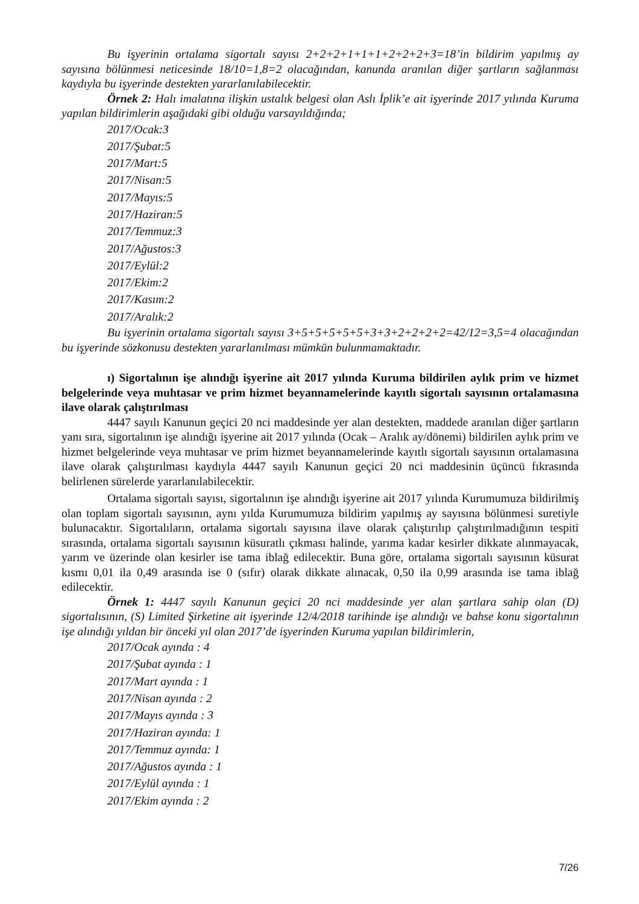Bu işyerinin ortalama sigortalı sayısı 2+2+2+1+1+1+2+2+2+3=18’in bildirim yapılmış ay sayısına bölünmesi neticesinde 18/10=1,8=2 olacağından, kanunda aranılan diğer şartların sağlanması kaydıyla bu işyerinde destekten yararlanılabilecektir.
Örnek 2: Halı imalatına ilişkin ustalık belgesi olan Aslı İplik’e ait işyerinde 2017 yılında Kuruma yapılan bildirimlerin aşağıdaki gibi olduğu varsayıldığında;
2017/Ocak:3
2017/Şubat:5
2017/Mart:5
2017/Nisan:5
2017/Mayıs:5
2017/Haziran:5
2017/Temmuz:3
2017/Ağustos:3
2017/Eylül:2
2017/Ekim:2
2017/Kasım:2
2017/Aralık:2
Bu işyerinin ortalama sigortalı sayısı 3+5+5+5+5+5+3+3+2+2+2+2=42/12=3,5=4 olacağından bu işyerinde sözkonusu destekten yararlanılması mümkün bulunmamaktadır.
ı) Sigortalının işe alındığı işyerine ait 2017 yılında Kuruma bildirilen aylık prim ve hizmet belgelerinde veya muhtasar ve prim hizmet beyannamelerinde kayıtlı sigortalı sayısının ortalamasına ilave olarak çalıştırılması
4447 sayılı Kanunun geçici 20 nci maddesinde yer alan destekten, maddede aranılan diğer şartların yanı sıra, sigortalının işe alındığı işyerine ait 2017 yılında (Ocak – Aralık ay/dönemi) bildirilen aylık prim ve hizmet belgelerinde veya muhtasar ve prim hizmet beyannamelerinde kayıtlı sigortalı sayısının ortalamasına ilave olarak çalıştırılması kaydıyla 4447 sayılı Kanunun geçici 20 nci maddesinin üçüncü fıkrasında belirlenen sürelerde yararlanılabilecektir.
Ortalama sigortalı sayısı, sigortalının işe alındığı işyerine ait 2017 yılında Kurumumuza bildirilmiş olan toplam sigortalı sayısının, aynı yılda Kurumumuza bildirim yapılmış ay sayısına bölünmesi suretiyle bulunacaktır. Sigortalıların, ortalama sigortalı sayısına ilave olarak çalıştırılıp çalıştırılmadığının tespiti sırasında, ortalama sigortalı sayısının küsuratlı çıkması halinde, yarıma kadar kesirler dikkate alınmayacak, yarım ve üzerinde olan kesirler ise tama iblağ edilecektir. Buna göre, ortalama sigortalı sayısının küsurat kısmı 0,01 ila 0,49 arasında ise 0 (sıfır) olarak dikkate alınacak, 0,50 ila 0,99 arasında ise tama iblağ edilecektir.
Örnek 1: 4447 sayılı Kanunun geçici 20 nci maddesinde yer alan şartlara sahip olan (D) sigortalısının, (S) Limited Şirketine ait işyerinde 12/4/2018 tarihinde işe alındığı ve bahse konu sigortalının işe alındığı yıldan bir önceki yıl olan 2017’de işyerinden Kuruma yapılan bildirimlerin,
2017/Ocak ayında : 4
2017/Şubat ayında : 1
2017/Mart ayında : 1
2017/Nisan ayında : 2
2017/Mayıs ayında : 3
2017/Haziran ayında: 1
2017/Temmuz ayında: 1
2017/Ağustos ayında : 1
2017/Eylül ayında : 1
2017/Ekim ayında : 2
7/26